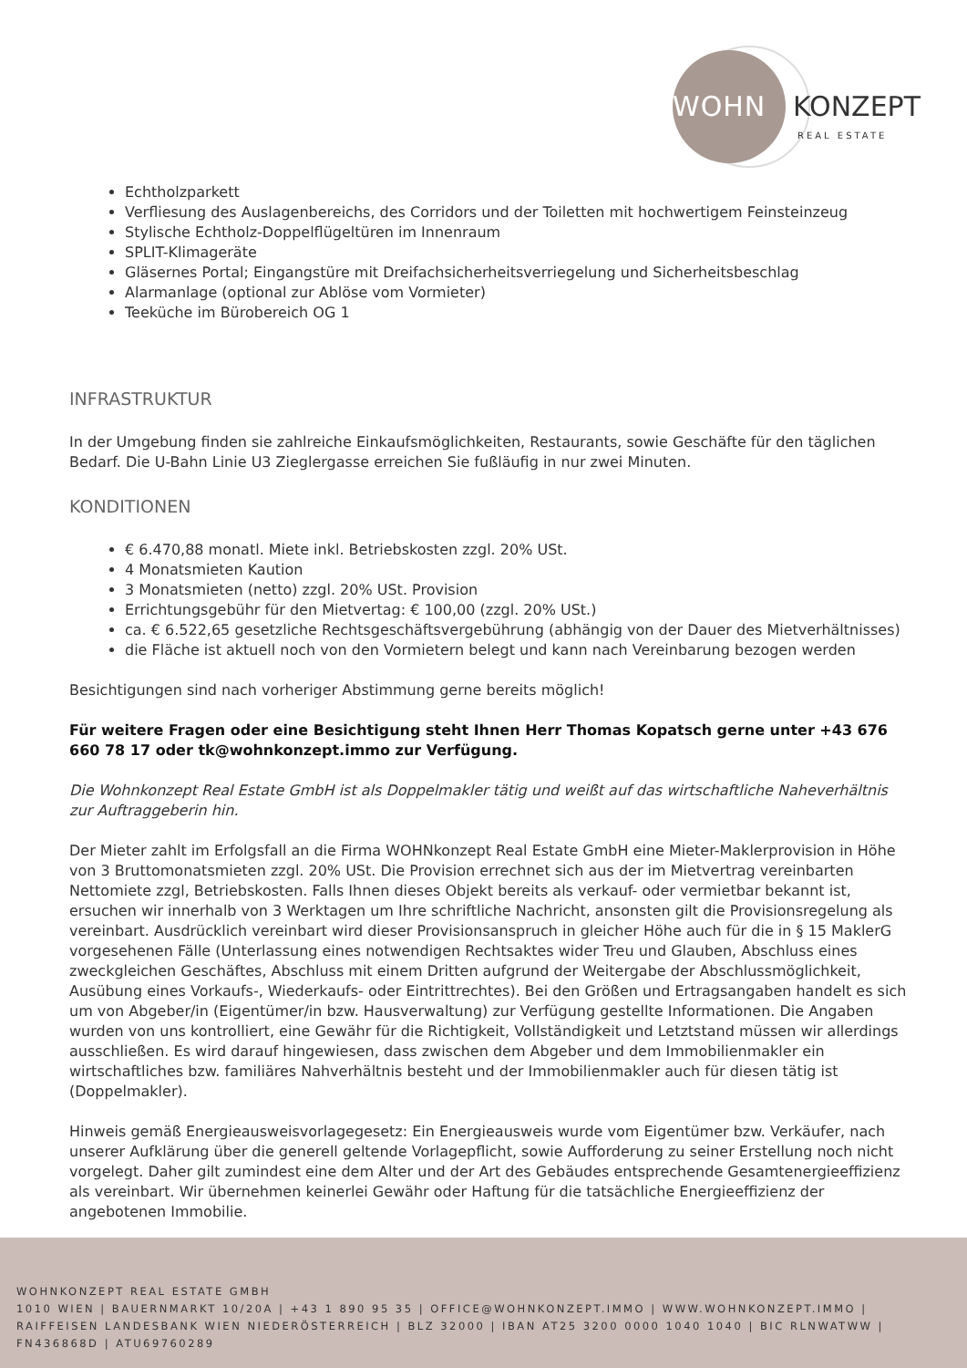WOHN KONZEPT
REAL ESTATE
Echtholzparkett
Verfliesung des Auslagenbereichs, des Corridors und der Toiletten mit hochwertigem Feinsteinzeug
Stylische Echtholz-Doppelflügeltüren im Innenraum
SPLIT-Klimageräte
Gläsernes Portal; Eingangstüre mit Dreifachsicherheitsverriegelung und Sicherheitsbeschlag
Alarmanlage (optional zur Ablöse vom Vormieter)
Teeküche im Bürobereich OG 1
INFRASTRUKTUR
In der Umgebung finden sie zahlreiche Einkaufsmöglichkeiten, Restaurants, sowie Geschäfte für den täglichen Bedarf. Die U-Bahn Linie U3 Zieglergasse erreichen Sie fußläufig in nur zwei Minuten.
KONDITIONEN
€ 6.470,88 monatl. Miete inkl. Betriebskosten zzgl. 20% USt.
4 Monatsmieten Kaution
3 Monatsmieten (netto) zzgl. 20% USt. Provision
Errichtungsgebühr für den Mietvertag: € 100,00 (zzgl. 20% USt.)
ca. € 6.522,65 gesetzliche Rechtsgeschäftsvergebührung (abhängig von der Dauer des Mietverhältnisses)
die Fläche ist aktuell noch von den Vormietern belegt und kann nach Vereinbarung bezogen werden
Besichtigungen sind nach vorheriger Abstimmung gerne bereits möglich!
Für weitere Fragen oder eine Besichtigung steht Ihnen Herr Thomas Kopatsch gerne unter +43 676 660 78 17 oder tk@wohnkonzept.immo zur Verfügung.
Die Wohnkonzept Real Estate GmbH ist als Doppelmakler tätig und weißt auf das wirtschaftliche Naheverhältnis zur Auftraggeberin hin.
Der Mieter zahlt im Erfolgsfall an die Firma WOHNkonzept Real Estate GmbH eine Mieter-Maklerprovision in Höhe von 3 Bruttomonatsmieten zzgl. 20% USt. Die Provision errechnet sich aus der im Mietvertrag vereinbarten Nettomiete zzgl, Betriebskosten. Falls Ihnen dieses Objekt bereits als verkauf- oder vermietbar bekannt ist, ersuchen wir innerhalb von 3 Werktagen um Ihre schriftliche Nachricht, ansonsten gilt die Provisionsregelung als vereinbart. Ausdrücklich vereinbart wird dieser Provisionsanspruch in gleicher Höhe auch für die in § 15 MaklerG vorgesehenen Fälle (Unterlassung eines notwendigen Rechtsaktes wider Treu und Glauben, Abschluss eines zweckgleichen Geschäftes, Abschluss mit einem Dritten aufgrund der Weitergabe der Abschlussmöglichkeit, Ausübung eines Vorkaufs-, Wiederkaufs- oder Eintrittrechtes). Bei den Größen und Ertragsangaben handelt es sich um von Abgeber/in (Eigentümer/in bzw. Hausverwaltung) zur Verfügung gestellte Informationen. Die Angaben wurden von uns kontrolliert, eine Gewähr für die Richtigkeit, Vollständigkeit und Letztstand müssen wir allerdings ausschließen. Es wird darauf hingewiesen, dass zwischen dem Abgeber und dem Immobilienmakler ein wirtschaftliches bzw. familiäres Nahverhältnis besteht und der Immobilienmakler auch für diesen tätig ist (Doppelmakler).
Hinweis gemäß Energieausweisvorlagegesetz: Ein Energieausweis wurde vom Eigentümer bzw. Verkäufer, nach unserer Aufklärung über die generell geltende Vorlagepflicht, sowie Aufforderung zu seiner Erstellung noch nicht vorgelegt. Daher gilt zumindest eine dem Alter und der Art des Gebäudes entsprechende Gesamtenergieeffizienz als vereinbart. Wir übernehmen keinerlei Gewähr oder Haftung für die tatsächliche Energieeffizienz der angebotenen Immobilie.
WOHNKONZEPT REAL ESTATE GMBH
1010 WIEN | BAUERNMARKT 10/20A | +43 1 890 95 35 | OFFICE@WOHNKONZEPT.IMMO | WWW.WOHNKONZEPT.IMMO | RAIFFEISEN LANDESBANK WIEN NIEDERÖSTERREICH | BLZ 32000 | IBAN AT25 3200 0000 1040 1040 | BIC RLNWATWW | FN436868D | ATU69760289